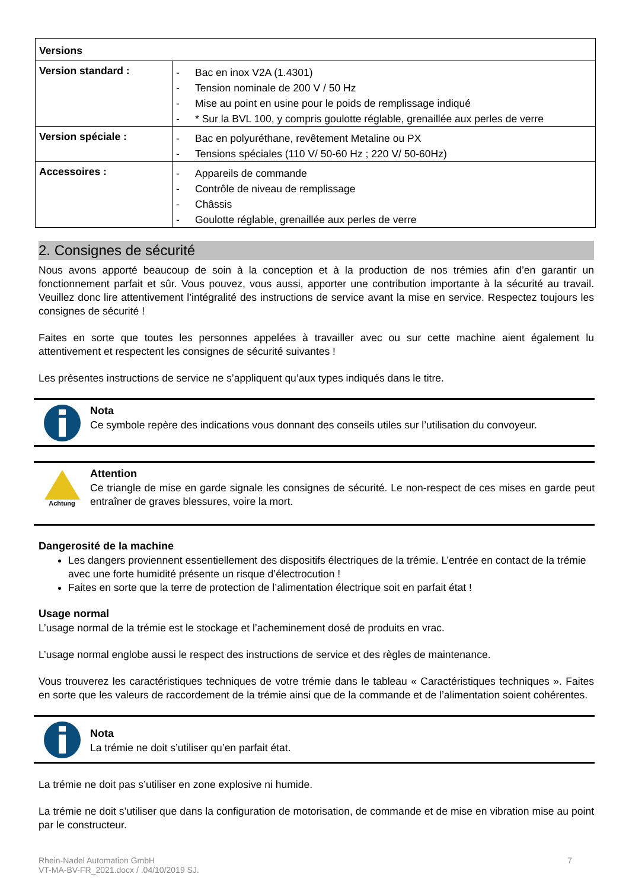| Versions | |
| Version standard : | - Bac en inox V2A (1.4301) - Tension nominale de 200 V / 50 Hz - Mise au point en usine pour le poids de remplissage indiqué - * Sur la BVL 100, y compris goulotte réglable, grenaillée aux perles de verre |
| Version spéciale : | - Bac en polyuréthane, revêtement Metaline ou PX - Tensions spéciales (110 V/ 50-60 Hz ; 220 V/ 50-60Hz) |
| Accessoires : | - Appareils de commande - Contrôle de niveau de remplissage - Châssis - Goulotte réglable, grenaillée aux perles de verre |
2. Consignes de sécurité
Nous avons apporté beaucoup de soin à la conception et à la production de nos trémies afin d’en garantir un fonctionnement parfait et sûr. Vous pouvez, vous aussi, apporter une contribution importante à la sécurité au travail. Veuillez donc lire attentivement l’intégralité des instructions de service avant la mise en service. Respectez toujours les consignes de sécurité !
Faites en sorte que toutes les personnes appelées à travailler avec ou sur cette machine aient également lu attentivement et respectent les consignes de sécurité suivantes !
Les présentes instructions de service ne s’appliquent qu’aux types indiqués dans le titre.
Nota
Ce symbole repère des indications vous donnant des conseils utiles sur l’utilisation du convoyeur.
Achtung
Attention
Ce triangle de mise en garde signale les consignes de sécurité. Le non-respect de ces mises en garde peut entraîner de graves blessures, voire la mort.
Dangerosité de la machine
Les dangers proviennent essentiellement des dispositifs électriques de la trémie. L’entrée en contact de la trémie avec une forte humidité présente un risque d’électrocution !
Faites en sorte que la terre de protection de l’alimentation électrique soit en parfait état !
Usage normal
L’usage normal de la trémie est le stockage et l’acheminement dosé de produits en vrac.
L’usage normal englobe aussi le respect des instructions de service et des règles de maintenance.
Vous trouverez les caractéristiques techniques de votre trémie dans le tableau « Caractéristiques techniques ». Faites en sorte que les valeurs de raccordement de la trémie ainsi que de la commande et de l’alimentation soient cohérentes.
Nota
La trémie ne doit s’utiliser qu’en parfait état.
La trémie ne doit pas s’utiliser en zone explosive ni humide.
La trémie ne doit s’utiliser que dans la configuration de motorisation, de commande et de mise en vibration mise au point par le constructeur.
Rhein-Nadel Automation GmbH
VT-MA-BV-FR_2021.docx / .04/10/2019 SJ.
7